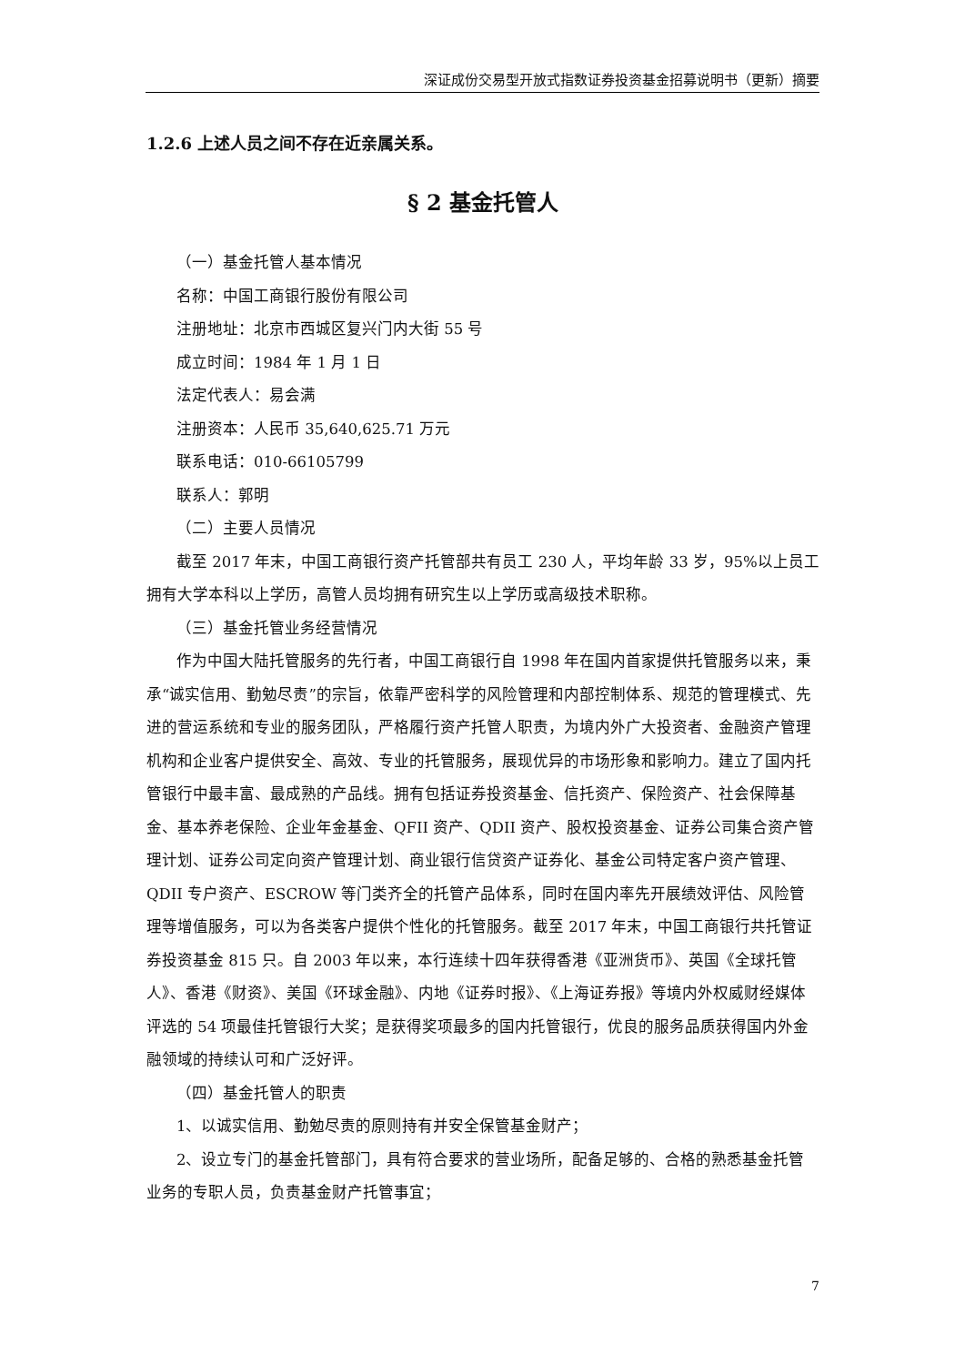深证成份交易型开放式指数证券投资基金招募说明书（更新）摘要
1.2.6 上述人员之间不存在近亲属关系。
§ 2 基金托管人
（一）基金托管人基本情况
名称：中国工商银行股份有限公司
注册地址：北京市西城区复兴门内大街 55 号
成立时间：1984 年 1 月 1 日
法定代表人：易会满
注册资本：人民币 35,640,625.71 万元
联系电话：010-66105799
联系人：郭明
（二）主要人员情况
截至 2017 年末，中国工商银行资产托管部共有员工 230 人，平均年龄 33 岁，95%以上员工拥有大学本科以上学历，高管人员均拥有研究生以上学历或高级技术职称。
（三）基金托管业务经营情况
作为中国大陆托管服务的先行者，中国工商银行自 1998 年在国内首家提供托管服务以来，秉承“诚实信用、勤勉尽责”的宗旨，依靠严密科学的风险管理和内部控制体系、规范的管理模式、先进的营运系统和专业的服务团队，严格履行资产托管人职责，为境内外广大投资者、金融资产管理机构和企业客户提供安全、高效、专业的托管服务，展现优异的市场形象和影响力。建立了国内托管银行中最丰富、最成熟的产品线。拥有包括证券投资基金、信托资产、保险资产、社会保障基金、基本养老保险、企业年金基金、QFII 资产、QDII 资产、股权投资基金、证券公司集合资产管理计划、证券公司定向资产管理计划、商业银行信贷资产证券化、基金公司特定客户资产管理、QDII 专户资产、ESCROW 等门类齐全的托管产品体系，同时在国内率先开展绩效评估、风险管理等增值服务，可以为各类客户提供个性化的托管服务。截至 2017 年末，中国工商银行共托管证券投资基金 815 只。自 2003 年以来，本行连续十四年获得香港《亚洲货币》、英国《全球托管人》、香港《财资》、美国《环球金融》、内地《证券时报》、《上海证券报》等境内外权威财经媒体评选的 54 项最佳托管银行大奖；是获得奖项最多的国内托管银行，优良的服务品质获得国内外金融领域的持续认可和广泛好评。
（四）基金托管人的职责
1、以诚实信用、勤勉尽责的原则持有并安全保管基金财产；
2、设立专门的基金托管部门，具有符合要求的营业场所，配备足够的、合格的熟悉基金托管业务的专职人员，负责基金财产托管事宜；
7